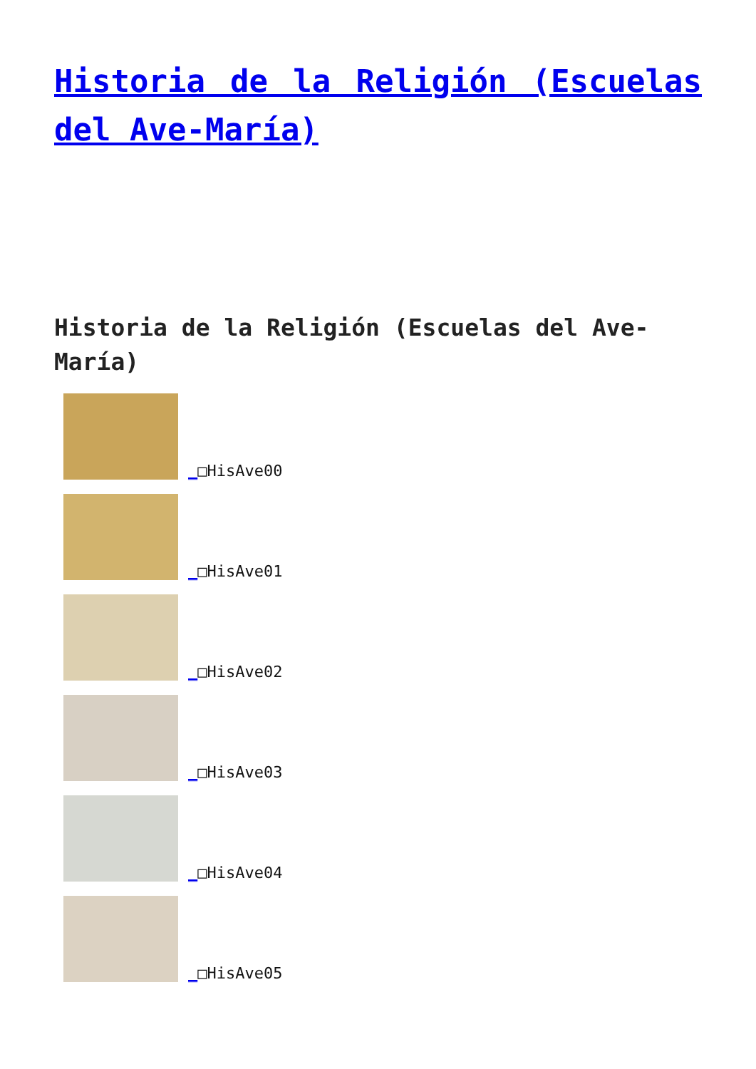Historia de la Religión (Escuelas del Ave-María)
Historia de la Religión (Escuelas del Ave-María)
_□HisAve00
_□HisAve01
_□HisAve02
_□HisAve03
_□HisAve04
_□HisAve05